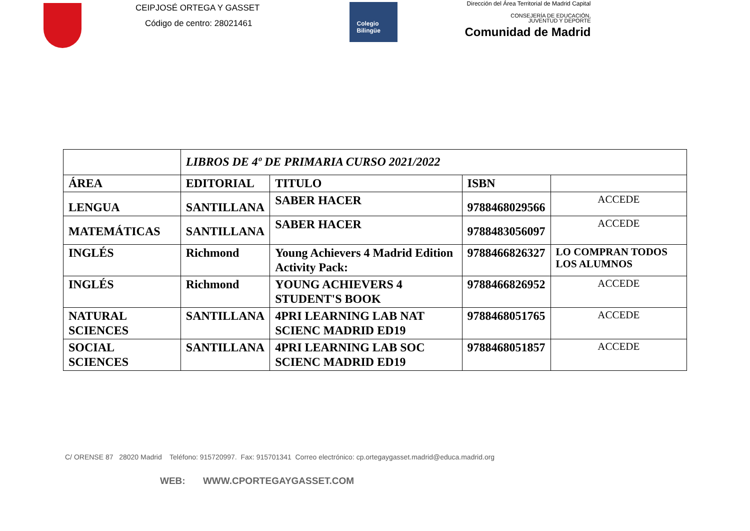CEIPJOSÉ ORTEGA Y GASSET
Código de centro: 28021461
Colegio
Bilingüe
Dirección del Área Territorial de Madrid Capital
CONSEJERÍA DE EDUCACIÓN,
JUVENTUD Y DEPORTE
Comunidad de Madrid
| | LIBROS DE 4º DE PRIMARIA CURSO 2021/2022 | | | |
| ÁREA | EDITORIAL | TITULO | ISBN | |
| LENGUA | SANTILLANA | SABER HACER | 9788468029566 | ACCEDE |
| MATEMÁTICAS | SANTILLANA | SABER HACER | 9788483056097 | ACCEDE |
| INGLÉS | Richmond | Young Achievers 4 Madrid Edition Activity Pack: | 9788466826327 | LO COMPRAN TODOS LOS ALUMNOS |
| INGLÉS | Richmond | YOUNG ACHIEVERS 4 STUDENT'S BOOK | 9788466826952 | ACCEDE |
| NATURAL SCIENCES | SANTILLANA | 4PRI LEARNING LAB NAT SCIENC MADRID ED19 | 9788468051765 | ACCEDE |
| SOCIAL SCIENCES | SANTILLANA | 4PRI LEARNING LAB SOC SCIENC MADRID ED19 | 9788468051857 | ACCEDE |
C/ ORENSE 87 28020 Madrid Teléfono: 915720997. Fax: 915701341 Correo electrónico: cp.ortegaygasset.madrid@educa.madrid.org
WEB: WWW.CPORTEGAYGASSET.COM